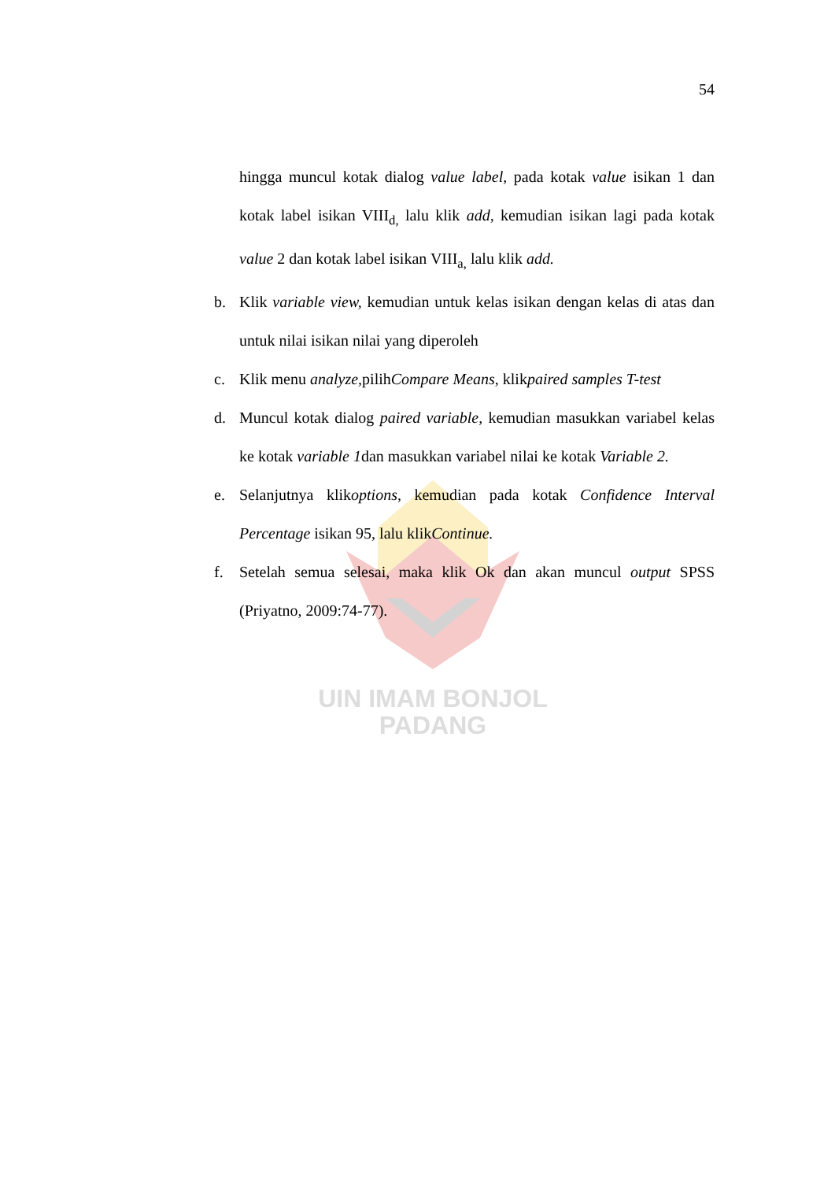54
hingga muncul kotak dialog value label, pada kotak value isikan 1 dan kotak label isikan VIII<sub>d,</sub> lalu klik add, kemudian isikan lagi pada kotak value 2 dan kotak label isikan VIII<sub>a,</sub> lalu klik add.
b. Klik variable view, kemudian untuk kelas isikan dengan kelas di atas dan untuk nilai isikan nilai yang diperoleh
c. Klik menu analyze, pilihCompare Means, klikpaired samples T-test
d. Muncul kotak dialog paired variable, kemudian masukkan variabel kelas ke kotak variable 1dan masukkan variabel nilai ke kotak Variable 2.
e. Selanjutnya klikoptions, kemudian pada kotak Confidence Interval Percentage isikan 95, lalu klikContinue.
f. Setelah semua selesai, maka klik Ok dan akan muncul output SPSS (Priyatno, 2009:74-77).
UIN IMAM BONJOL
PADANG